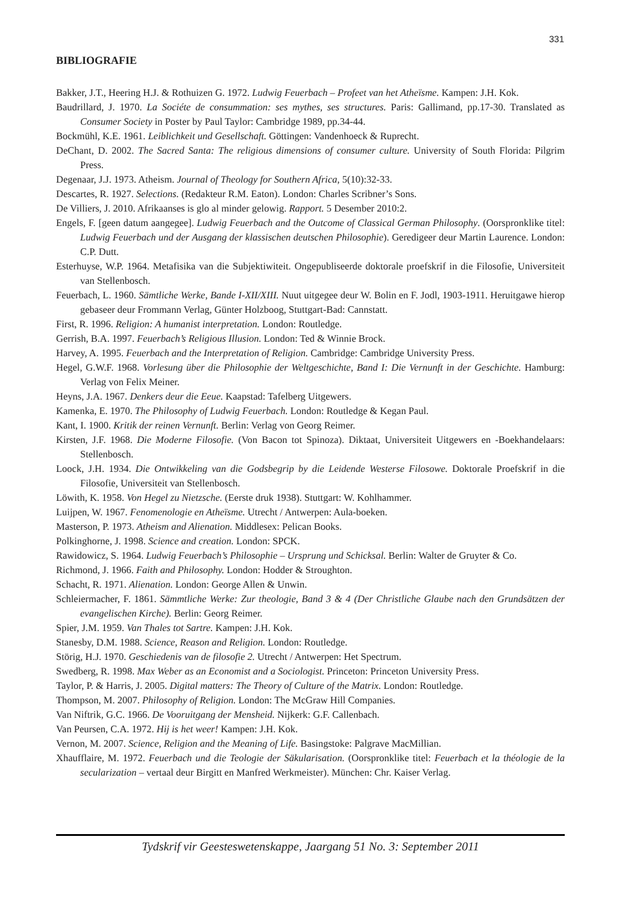331
BIBLIOGRAFIE
Bakker, J.T., Heering H.J. & Rothuizen G. 1972. Ludwig Feuerbach – Profeet van het Atheïsme. Kampen: J.H. Kok.
Baudrillard, J. 1970. La Sociéte de consummation: ses mythes, ses structures. Paris: Gallimand, pp.17-30. Translated as Consumer Society in Poster by Paul Taylor: Cambridge 1989, pp.34-44.
Bockmühl, K.E. 1961. Leiblichkeit und Gesellschaft. Göttingen: Vandenhoeck & Ruprecht.
DeChant, D. 2002. The Sacred Santa: The religious dimensions of consumer culture. University of South Florida: Pilgrim Press.
Degenaar, J.J. 1973. Atheism. Journal of Theology for Southern Africa, 5(10):32-33.
Descartes, R. 1927. Selections. (Redakteur R.M. Eaton). London: Charles Scribner’s Sons.
De Villiers, J. 2010. Afrikaanses is glo al minder gelowig. Rapport. 5 Desember 2010:2.
Engels, F. [geen datum aangegee]. Ludwig Feuerbach and the Outcome of Classical German Philosophy. (Oorspronklike titel: Ludwig Feuerbach und der Ausgang der klassischen deutschen Philosophie). Geredigeer deur Martin Laurence. London: C.P. Dutt.
Esterhuyse, W.P. 1964. Metafisika van die Subjektiwiteit. Ongepubliseerde doktorale proefskrif in die Filosofie, Universiteit van Stellenbosch.
Feuerbach, L. 1960. Sämtliche Werke, Bande I-XII/XIII. Nuut uitgegee deur W. Bolin en F. Jodl, 1903-1911. Heruitgawe hierop gebaseer deur Frommann Verlag, Günter Holzboog, Stuttgart-Bad: Cannstatt.
First, R. 1996. Religion: A humanist interpretation. London: Routledge.
Gerrish, B.A. 1997. Feuerbach’s Religious Illusion. London: Ted & Winnie Brock.
Harvey, A. 1995. Feuerbach and the Interpretation of Religion. Cambridge: Cambridge University Press.
Hegel, G.W.F. 1968. Vorlesung über die Philosophie der Weltgeschichte, Band I: Die Vernunft in der Geschichte. Hamburg: Verlag von Felix Meiner.
Heyns, J.A. 1967. Denkers deur die Eeue. Kaapstad: Tafelberg Uitgewers.
Kamenka, E. 1970. The Philosophy of Ludwig Feuerbach. London: Routledge & Kegan Paul.
Kant, I. 1900. Kritik der reinen Vernunft. Berlin: Verlag von Georg Reimer.
Kirsten, J.F. 1968. Die Moderne Filosofie. (Von Bacon tot Spinoza). Diktaat, Universiteit Uitgewers en -Boekhandelaars: Stellenbosch.
Loock, J.H. 1934. Die Ontwikkeling van die Godsbegrip by die Leidende Westerse Filosowe. Doktorale Proefskrif in die Filosofie, Universiteit van Stellenbosch.
Löwith, K. 1958. Von Hegel zu Nietzsche. (Eerste druk 1938). Stuttgart: W. Kohlhammer.
Luijpen, W. 1967. Fenomenologie en Atheïsme. Utrecht / Antwerpen: Aula-boeken.
Masterson, P. 1973. Atheism and Alienation. Middlesex: Pelican Books.
Polkinghorne, J. 1998. Science and creation. London: SPCK.
Rawidowicz, S. 1964. Ludwig Feuerbach’s Philosophie – Ursprung und Schicksal. Berlin: Walter de Gruyter & Co.
Richmond, J. 1966. Faith and Philosophy. London: Hodder & Stroughton.
Schacht, R. 1971. Alienation. London: George Allen & Unwin.
Schleiermacher, F. 1861. Sämmtliche Werke: Zur theologie, Band 3 & 4 (Der Christliche Glaube nach den Grundsätzen der evangelischen Kirche). Berlin: Georg Reimer.
Spier, J.M. 1959. Van Thales tot Sartre. Kampen: J.H. Kok.
Stanesby, D.M. 1988. Science, Reason and Religion. London: Routledge.
Störig, H.J. 1970. Geschiedenis van de filosofie 2. Utrecht / Antwerpen: Het Spectrum.
Swedberg, R. 1998. Max Weber as an Economist and a Sociologist. Princeton: Princeton University Press.
Taylor, P. & Harris, J. 2005. Digital matters: The Theory of Culture of the Matrix. London: Routledge.
Thompson, M. 2007. Philosophy of Religion. London: The McGraw Hill Companies.
Van Niftrik, G.C. 1966. De Vooruitgang der Mensheid. Nijkerk: G.F. Callenbach.
Van Peursen, C.A. 1972. Hij is het weer! Kampen: J.H. Kok.
Vernon, M. 2007. Science, Religion and the Meaning of Life. Basingstoke: Palgrave MacMillian.
Xhaufflaire, M. 1972. Feuerbach und die Teologie der Säkularisation. (Oorspronklike titel: Feuerbach et la théologie de la secularization – vertaal deur Birgitt en Manfred Werkmeister). München: Chr. Kaiser Verlag.
Tydskrif vir Geesteswetenskappe, Jaargang 51 No. 3: September 2011